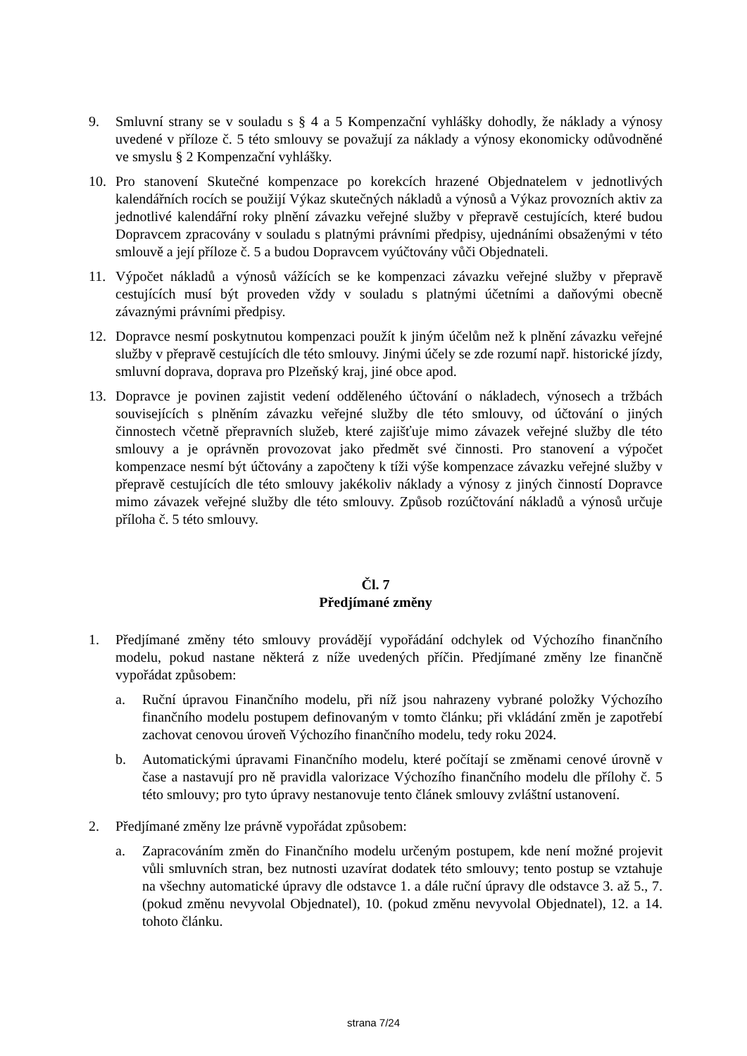9. Smluvní strany se v souladu s § 4 a 5 Kompenzační vyhlášky dohodly, že náklady a výnosy uvedené v příloze č. 5 této smlouvy se považují za náklady a výnosy ekonomicky odůvodněné ve smyslu § 2 Kompenzační vyhlášky.
10. Pro stanovení Skutečné kompenzace po korekcích hrazené Objednatelem v jednotlivých kalendářních rocích se použijí Výkaz skutečných nákladů a výnosů a Výkaz provozních aktiv za jednotlivé kalendářní roky plnění závazku veřejné služby v přepravě cestujících, které budou Dopravcem zpracovány v souladu s platnými právními předpisy, ujednáními obsaženými v této smlouvě a její příloze č. 5 a budou Dopravcem vyúčtovány vůči Objednateli.
11. Výpočet nákladů a výnosů vážících se ke kompenzaci závazku veřejné služby v přepravě cestujících musí být proveden vždy v souladu s platnými účetními a daňovými obecně závaznými právními předpisy.
12. Dopravce nesmí poskytnutou kompenzaci použít k jiným účelům než k plnění závazku veřejné služby v přepravě cestujících dle této smlouvy. Jinými účely se zde rozumí např. historické jízdy, smluvní doprava, doprava pro Plzeňský kraj, jiné obce apod.
13. Dopravce je povinen zajistit vedení odděleného účtování o nákladech, výnosech a tržbách souvisejících s plněním závazku veřejné služby dle této smlouvy, od účtování o jiných činnostech včetně přepravních služeb, které zajišťuje mimo závazek veřejné služby dle této smlouvy a je oprávněn provozovat jako předmět své činnosti. Pro stanovení a výpočet kompenzace nesmí být účtovány a započteny k tíži výše kompenzace závazku veřejné služby v přepravě cestujících dle této smlouvy jakékoliv náklady a výnosy z jiných činností Dopravce mimo závazek veřejné služby dle této smlouvy. Způsob rozúčtování nákladů a výnosů určuje příloha č. 5 této smlouvy.
Čl. 7
Předjímané změny
1. Předjímané změny této smlouvy provádějí vypořádání odchylek od Výchozího finančního modelu, pokud nastane některá z níže uvedených příčin. Předjímané změny lze finančně vypořádat způsobem:
a. Ruční úpravou Finančního modelu, při níž jsou nahrazeny vybrané položky Výchozího finančního modelu postupem definovaným v tomto článku; při vkládání změn je zapotřebí zachovat cenovou úroveň Výchozího finančního modelu, tedy roku 2024.
b. Automatickými úpravami Finančního modelu, které počítají se změnami cenové úrovně v čase a nastavují pro ně pravidla valorizace Výchozího finančního modelu dle přílohy č. 5 této smlouvy; pro tyto úpravy nestanovuje tento článek smlouvy zvláštní ustanovení.
2. Předjímané změny lze právně vypořádat způsobem:
a. Zapracováním změn do Finančního modelu určeným postupem, kde není možné projevit vůli smluvních stran, bez nutnosti uzavírat dodatek této smlouvy; tento postup se vztahuje na všechny automatické úpravy dle odstavce 1. a dále ruční úpravy dle odstavce 3. až 5., 7. (pokud změnu nevyvolal Objednatel), 10. (pokud změnu nevyvolal Objednatel), 12. a 14. tohoto článku.
strana 7/24